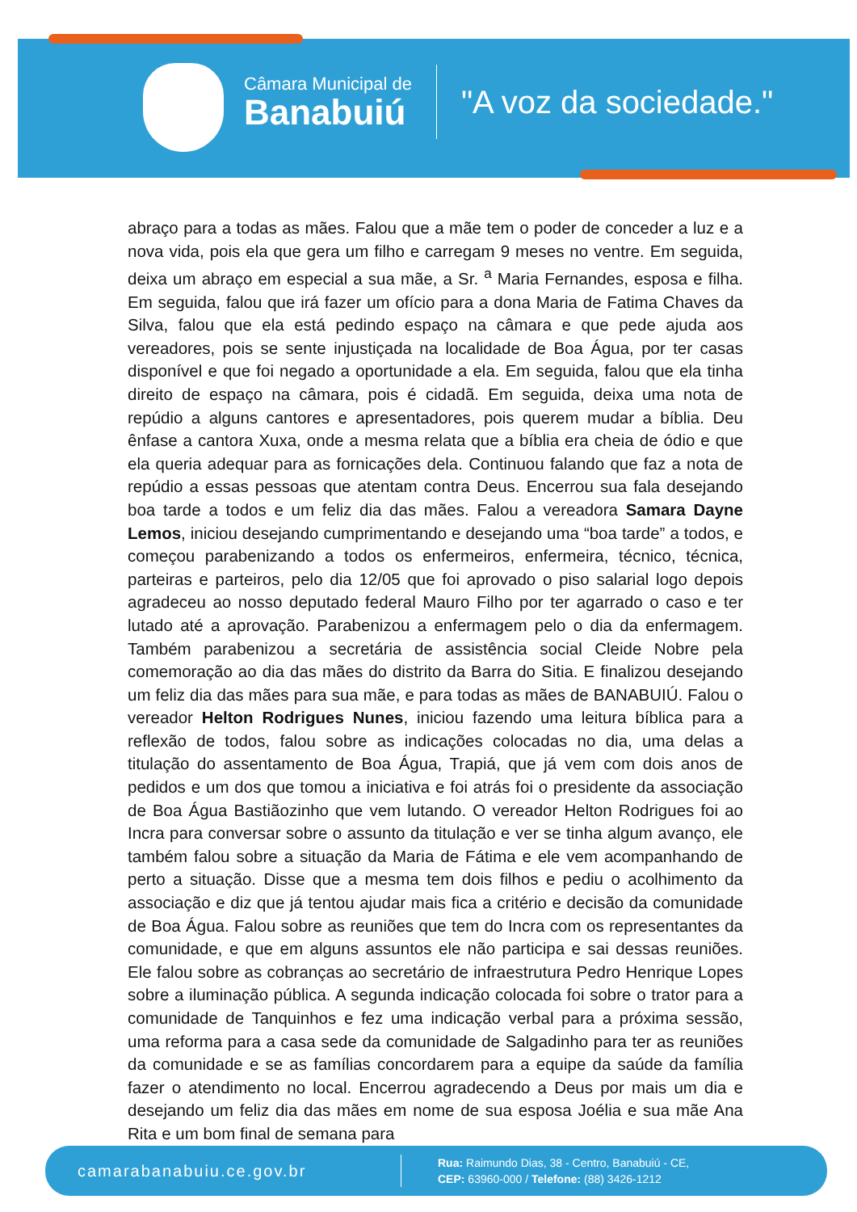Câmara Municipal de
Banabuiú
"A voz da sociedade."
abraço para a todas as mães. Falou que a mãe tem o poder de conceder a luz e a nova vida, pois ela que gera um filho e carregam 9 meses no ventre. Em seguida, deixa um abraço em especial a sua mãe, a Sr. <sup>a</sup> Maria Fernandes, esposa e filha. Em seguida, falou que irá fazer um ofício para a dona Maria de Fatima Chaves da Silva, falou que ela está pedindo espaço na câmara e que pede ajuda aos vereadores, pois se sente injustiçada na localidade de Boa Água, por ter casas disponível e que foi negado a oportunidade a ela. Em seguida, falou que ela tinha direito de espaço na câmara, pois é cidadã. Em seguida, deixa uma nota de repúdio a alguns cantores e apresentadores, pois querem mudar a bíblia. Deu ênfase a cantora Xuxa, onde a mesma relata que a bíblia era cheia de ódio e que ela queria adequar para as fornicações dela. Continuou falando que faz a nota de repúdio a essas pessoas que atentam contra Deus. Encerrou sua fala desejando boa tarde a todos e um feliz dia das mães. Falou a vereadora Samara Dayne Lemos, iniciou desejando cumprimentando e desejando uma “boa tarde” a todos, e começou parabenizando a todos os enfermeiros, enfermeira, técnico, técnica, parteiras e parteiros, pelo dia 12/05 que foi aprovado o piso salarial logo depois agradeceu ao nosso deputado federal Mauro Filho por ter agarrado o caso e ter lutado até a aprovação. Parabenizou a enfermagem pelo o dia da enfermagem. Também parabenizou a secretária de assistência social Cleide Nobre pela comemoração ao dia das mães do distrito da Barra do Sitia. E finalizou desejando um feliz dia das mães para sua mãe, e para todas as mães de BANABUIÚ. Falou o vereador Helton Rodrigues Nunes, iniciou fazendo uma leitura bíblica para a reflexão de todos, falou sobre as indicações colocadas no dia, uma delas a titulação do assentamento de Boa Água, Trapiá, que já vem com dois anos de pedidos e um dos que tomou a iniciativa e foi atrás foi o presidente da associação de Boa Água Bastiãozinho que vem lutando. O vereador Helton Rodrigues foi ao Incra para conversar sobre o assunto da titulação e ver se tinha algum avanço, ele também falou sobre a situação da Maria de Fátima e ele vem acompanhando de perto a situação. Disse que a mesma tem dois filhos e pediu o acolhimento da associação e diz que já tentou ajudar mais fica a critério e decisão da comunidade de Boa Água. Falou sobre as reuniões que tem do Incra com os representantes da comunidade, e que em alguns assuntos ele não participa e sai dessas reuniões. Ele falou sobre as cobranças ao secretário de infraestrutura Pedro Henrique Lopes sobre a iluminação pública. A segunda indicação colocada foi sobre o trator para a comunidade de Tanquinhos e fez uma indicação verbal para a próxima sessão, uma reforma para a casa sede da comunidade de Salgadinho para ter as reuniões da comunidade e se as famílias concordarem para a equipe da saúde da família fazer o atendimento no local. Encerrou agradecendo a Deus por mais um dia e desejando um feliz dia das mães em nome de sua esposa Joélia e sua mãe Ana Rita e um bom final de semana para
camarabanabuiu.ce.gov.br
Rua: Raimundo Dias, 38 - Centro, Banabuiú - CE,
CEP: 63960-000 / Telefone: (88) 3426-1212